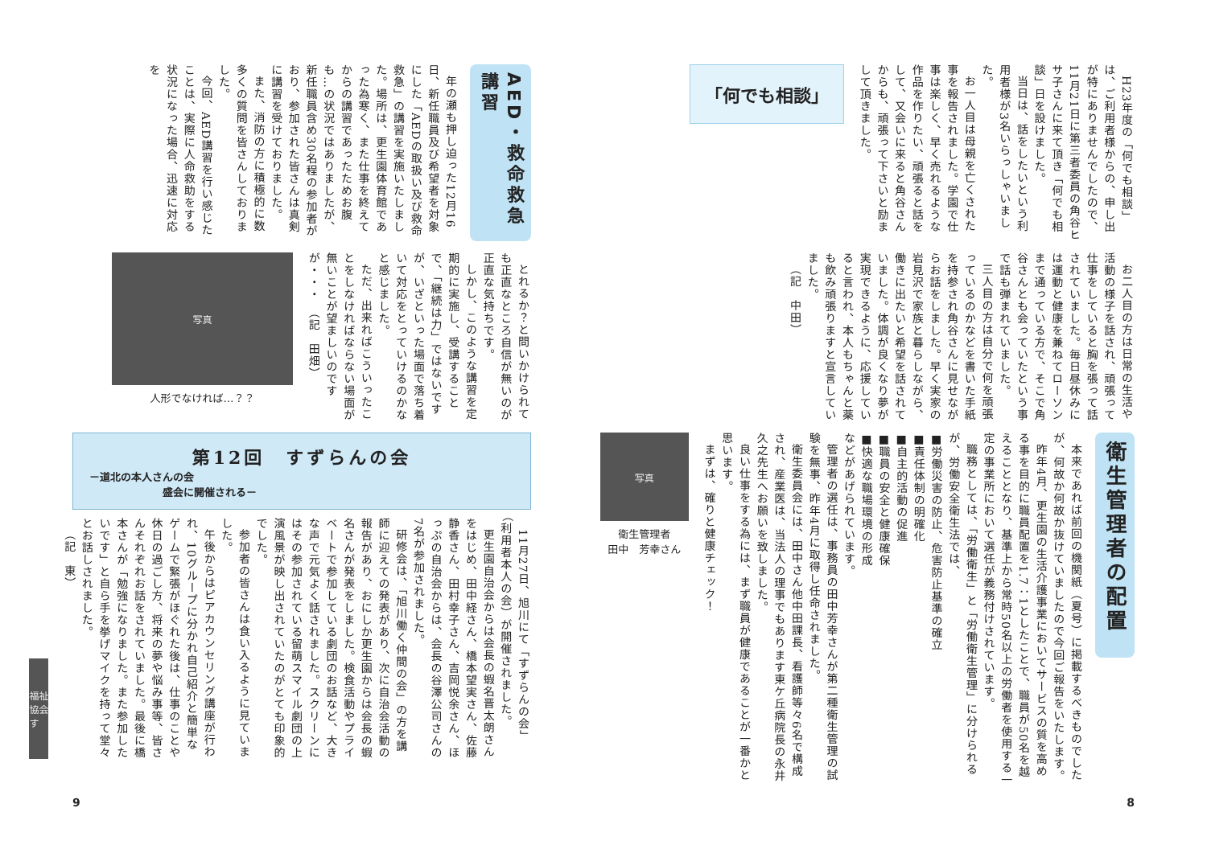H23年度の「何でも相談」は、ご利用者様からの、申し出が特にありませんでしたので、11月21日に第三者委員の角谷ヒサ子さんに来て頂き「何でも相談」日を設けました。
当日は、話をしたいという利用者様が3名いらっしゃいました。
お一人目は母親を亡くされた事を報告されました。学園で仕事は楽しく、早く売れるような作品を作りたい、頑張ると話をして、又会いに来ると角谷さんからも、頑張って下さいと励まして頂きました。
「何でも相談」
お二人目の方は日常の生活や活動の様子を話され、頑張って仕事をしていると胸を張って話されていました。毎日昼休みには運動と健康を兼ねてローソンまで通っている方で、そこで角谷さんとも会っていたという事で話も弾まれていました。
三人目の方は自分で何を頑張っているのかなどを書いた手紙を持参され角谷さんに見せながらお話をしました。早く実家の岩見沢で家族と暮らしながら、働きに出たいと希望を話されていました。体調が良くなり夢が実現できるように、応援していると言われ、本人もちゃんと薬も飲み頑張りますと宣言していました。
（記　中田）
衛生管理者の配置
本来であれば前回の機関紙（夏号）に掲載するべきものでしたが、何故か何故か抜けていましたので今回ご報告をいたします。
昨年4月、更生園の生活介護事業においてサービスの質を高める事を目的に職員配置を1.7：1としたことで、職員が50名を越えることとなり、基準上から常時50名以上の労働者を使用する一定の事業所において選任が義務付けされています。
職務としては、「労働衛生」と「労働衛生管理」に分けられるが、労働安全衛生法では、
■労働災害の防止、危害防止基準の確立
■責任体制の明確化
■自主的活動の促進
■職員の安全と健康確保
■快適な職場環境の形成
などがあげられています。
管理者の選任は、事務員の田中芳幸さんが第二種衛生管理の試験を無事、昨年4月に取得し任命されました。
衛生委員会には、田中さん他中田課長、看護師等々6名で構成され、産業医は、当法人の理事でもあります東ケ丘病院長の永井久之先生へお願いを致しました。
良い仕事をする為には、まず職員が健康であることが一番かと思います。
まずは、確りと健康チェック！
写真
衛生管理者
田中　芳幸さん
8
AED・救命救急講習
年の瀬も押し迫った12月16日、新任職員及び希望者を対象にした「AEDの取扱い及び救命救急」の講習を実施いたしました。場所は、更生園体育館であった為寒く、また仕事を終えてからの講習であったためお腹も…の状況ではありましたが、新任職員含め30名程の参加者がおり、参加された皆さんは真剣に講習を受けておりました。
また、消防の方に積極的に数多くの質問を皆さんしておりました。
今回、AED講習を行い感じたことは、実際に人命救助をする状況になった場合、迅速に対応を
とれるか？と問いかけられても正直なところ自信が無いのが正直な気持ちです。
しかし、このような講習を定期的に実施し、受講することで、「継続は力」ではないですが、いざといった場面で落ち着いて対応をとっていけるのかなと感じました。
ただ、出来ればこういったことをしなければならない場面が無いことが望ましいのですが・・・　（記　田畑）
写真
人形でなければ…？？
第12回　すずらんの会
－道北の本人さんの会
　　　　　　　盛会に開催される－
11月27日、旭川にて「すずらんの会」（利用者本人の会）が開催されました。
更生園自治会からは会長の蝦名晋太朗さんをはじめ、田中経さん、橋本望実さん、佐藤静香さん、田村幸子さん、吉岡悦余さん、ほっぷの自治会からは、会長の谷澤公司さんの7名が参加されました。
研修会は、「旭川働く仲間の会」の方を講師に迎えての発表があり、次に自治会活動の報告があり、おにしか更生園からは会長の蝦名さんが発表をしました。検食活動やプライベートで参加している劇団のお話など、大きな声で元気よく話されました。スクリーンにはその参加されている留萌スマイル劇団の上演風景が映し出されていたのがとても印象的でした。
参加者の皆さんは食い入るように見ていました。
午後からはピアカウンセリング講座が行われ、10グループに分かれ自己紹介と簡単なゲームで緊張がほぐれた後は、仕事のことや休日の過ごし方、将来の夢や悩み事等、皆さんそれぞれお話をされていました。最後に橋本さんが「勉強になりました。また参加したいです」と自ら手を挙げマイクを持って堂々とお話しされました。
（記　東）
福祉協会　す
9